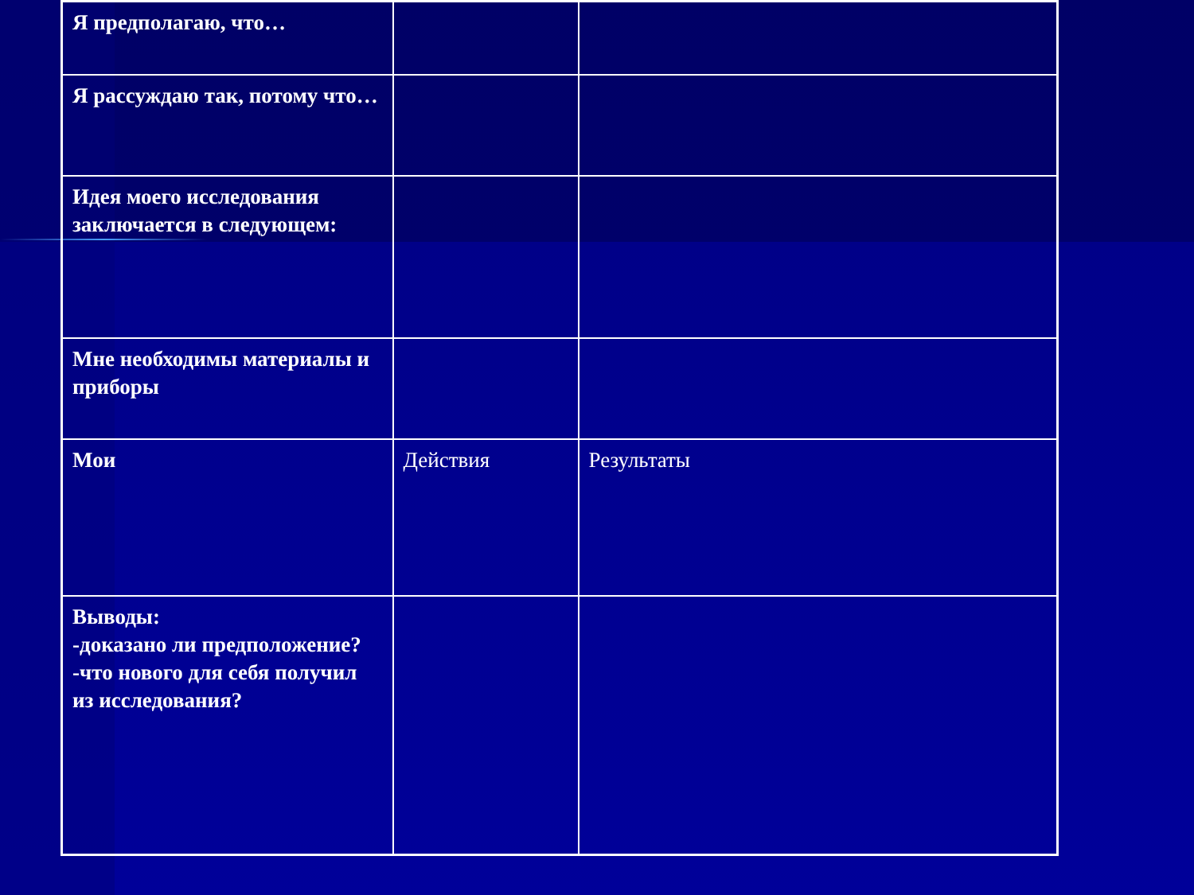| Я предполагаю, что… | | |
| Я рассуждаю так, потому что… | | |
| Идея моего исследования заключается в следующем: | | |
| Мне необходимы материалы и приборы | | |
| Мои | Действия | Результаты |
| Выводы: -доказано ли предположение? -что нового для себя получил из исследования? | | |